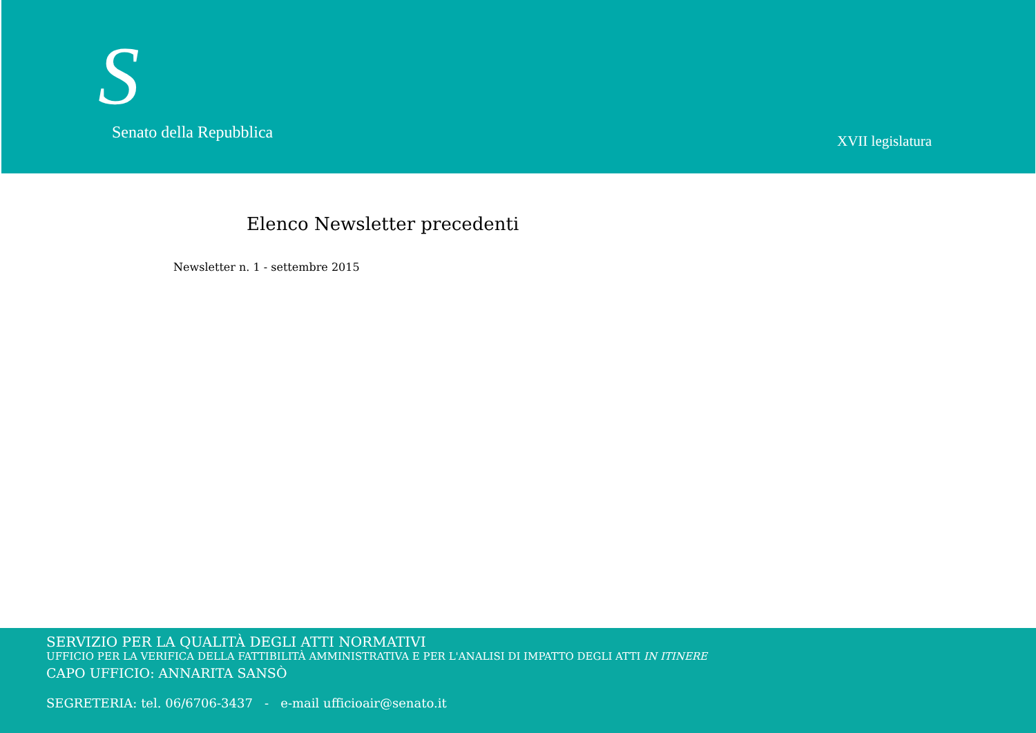S Senato della Repubblica XVII legislatura
Elenco Newsletter precedenti
Newsletter n. 1 - settembre 2015
SERVIZIO PER LA QUALITÀ DEGLI ATTI NORMATIVI
UFFICIO PER LA VERIFICA DELLA FATTIBILITÀ AMMINISTRATIVA E PER L'ANALISI DI IMPATTO DEGLI ATTI IN ITINERE
CAPO UFFICIO: ANNARITA SANSÒ
SEGRETERIA: tel. 06/6706-3437 - e-mail ufficioair@senato.it